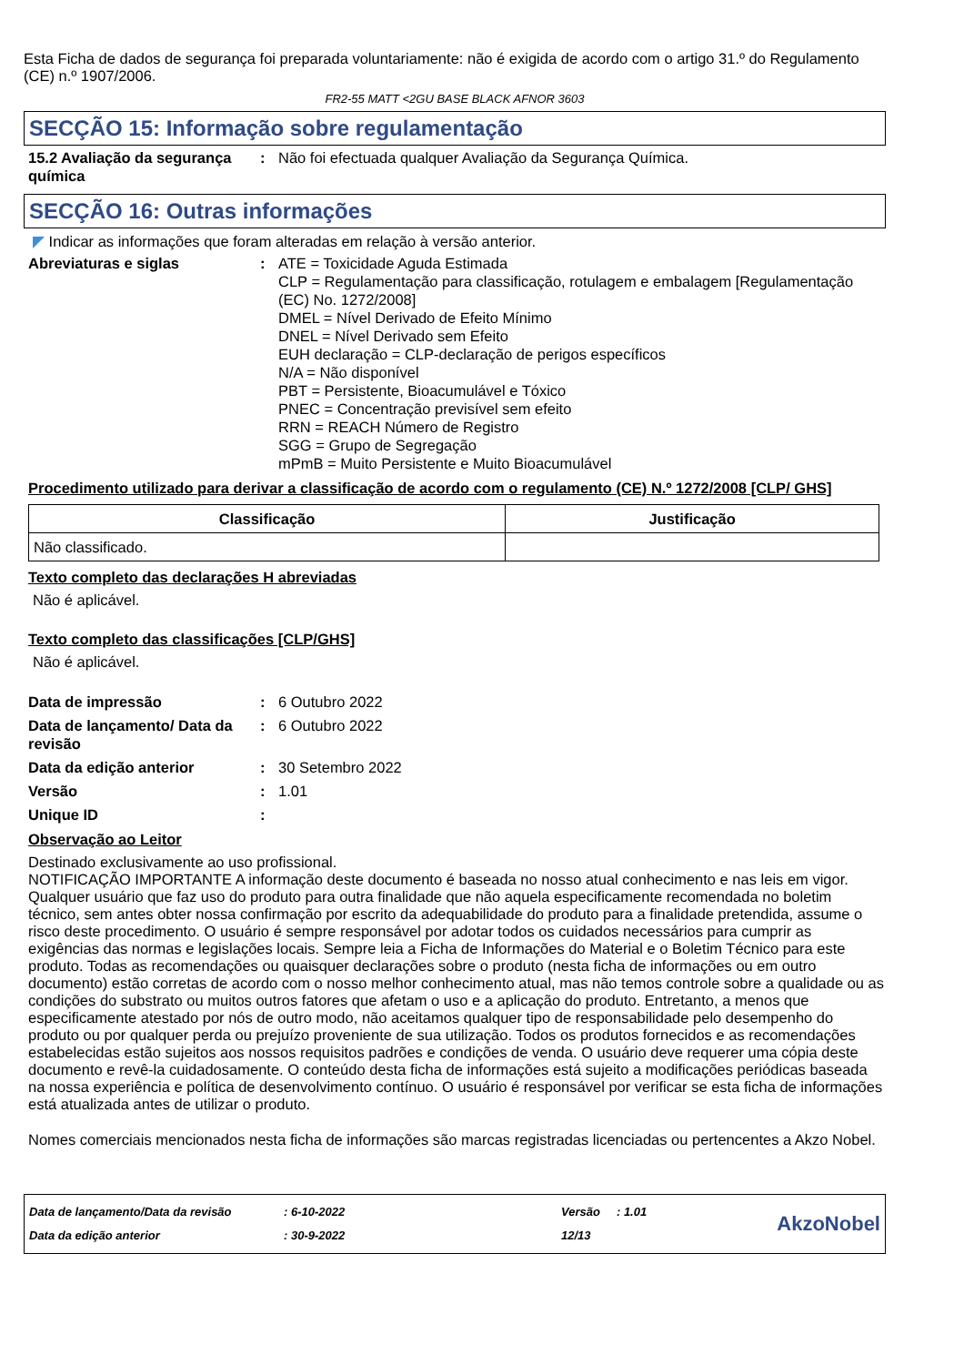Esta Ficha de dados de segurança foi preparada voluntariamente: não é exigida de acordo com o artigo 31.º do Regulamento (CE) n.º 1907/2006.
FR2-55 MATT <2GU BASE BLACK AFNOR 3603
SECÇÃO 15: Informação sobre regulamentação
15.2 Avaliação da segurança química
: Não foi efectuada qualquer Avaliação da Segurança Química.
SECÇÃO 16: Outras informações
◤ Indicar as informações que foram alteradas em relação à versão anterior.
Abreviaturas e siglas : ATE = Toxicidade Aguda Estimada
CLP = Regulamentação para classificação, rotulagem e embalagem [Regulamentação (EC) No. 1272/2008]
DMEL = Nível Derivado de Efeito Mínimo
DNEL = Nível Derivado sem Efeito
EUH declaração = CLP-declaração de perigos específicos
N/A = Não disponível
PBT = Persistente, Bioacumulável e Tóxico
PNEC = Concentração previsível sem efeito
RRN = REACH Número de Registro
SGG = Grupo de Segregação
mPmB = Muito Persistente e Muito Bioacumulável
Procedimento utilizado para derivar a classificação de acordo com o regulamento (CE) N.º 1272/2008 [CLP/ GHS]
| Classificação | Justificação |
| --- | --- |
| Não classificado. | |
Texto completo das declarações H abreviadas
Não é aplicável.
Texto completo das classificações [CLP/GHS]
Não é aplicável.
Data de impressão : 6 Outubro 2022
Data de lançamento/ Data da revisão
: 6 Outubro 2022
Data da edição anterior : 30 Setembro 2022
Versão : 1.01
Unique ID :
Observação ao Leitor
Destinado exclusivamente ao uso profissional.
NOTIFICAÇÃO IMPORTANTE A informação deste documento é baseada no nosso atual conhecimento e nas leis em vigor. Qualquer usuário que faz uso do produto para outra finalidade que não aquela especificamente recomendada no boletim técnico, sem antes obter nossa confirmação por escrito da adequabilidade do produto para a finalidade pretendida, assume o risco deste procedimento. O usuário é sempre responsável por adotar todos os cuidados necessários para cumprir as exigências das normas e legislações locais. Sempre leia a Ficha de Informações do Material e o Boletim Técnico para este produto. Todas as recomendações ou quaisquer declarações sobre o produto (nesta ficha de informações ou em outro documento) estão corretas de acordo com o nosso melhor conhecimento atual, mas não temos controle sobre a qualidade ou as condições do substrato ou muitos outros fatores que afetam o uso e a aplicação do produto. Entretanto, a menos que especificamente atestado por nós de outro modo, não aceitamos qualquer tipo de responsabilidade pelo desempenho do produto ou por qualquer perda ou prejuízo proveniente de sua utilização. Todos os produtos fornecidos e as recomendações estabelecidas estão sujeitos aos nossos requisitos padrões e condições de venda. O usuário deve requerer uma cópia deste documento e revê-la cuidadosamente. O conteúdo desta ficha de informações está sujeito a modificações periódicas baseada na nossa experiência e política de desenvolvimento contínuo. O usuário é responsável por verificar se esta ficha de informações está atualizada antes de utilizar o produto.
Nomes comerciais mencionados nesta ficha de informações são marcas registradas licenciadas ou pertencentes a Akzo Nobel.
Data de lançamento/Data da revisão
Data da edição anterior
: 6-10-2022
: 30-9-2022
Versão : 1.01
12/13
AkzoNobel